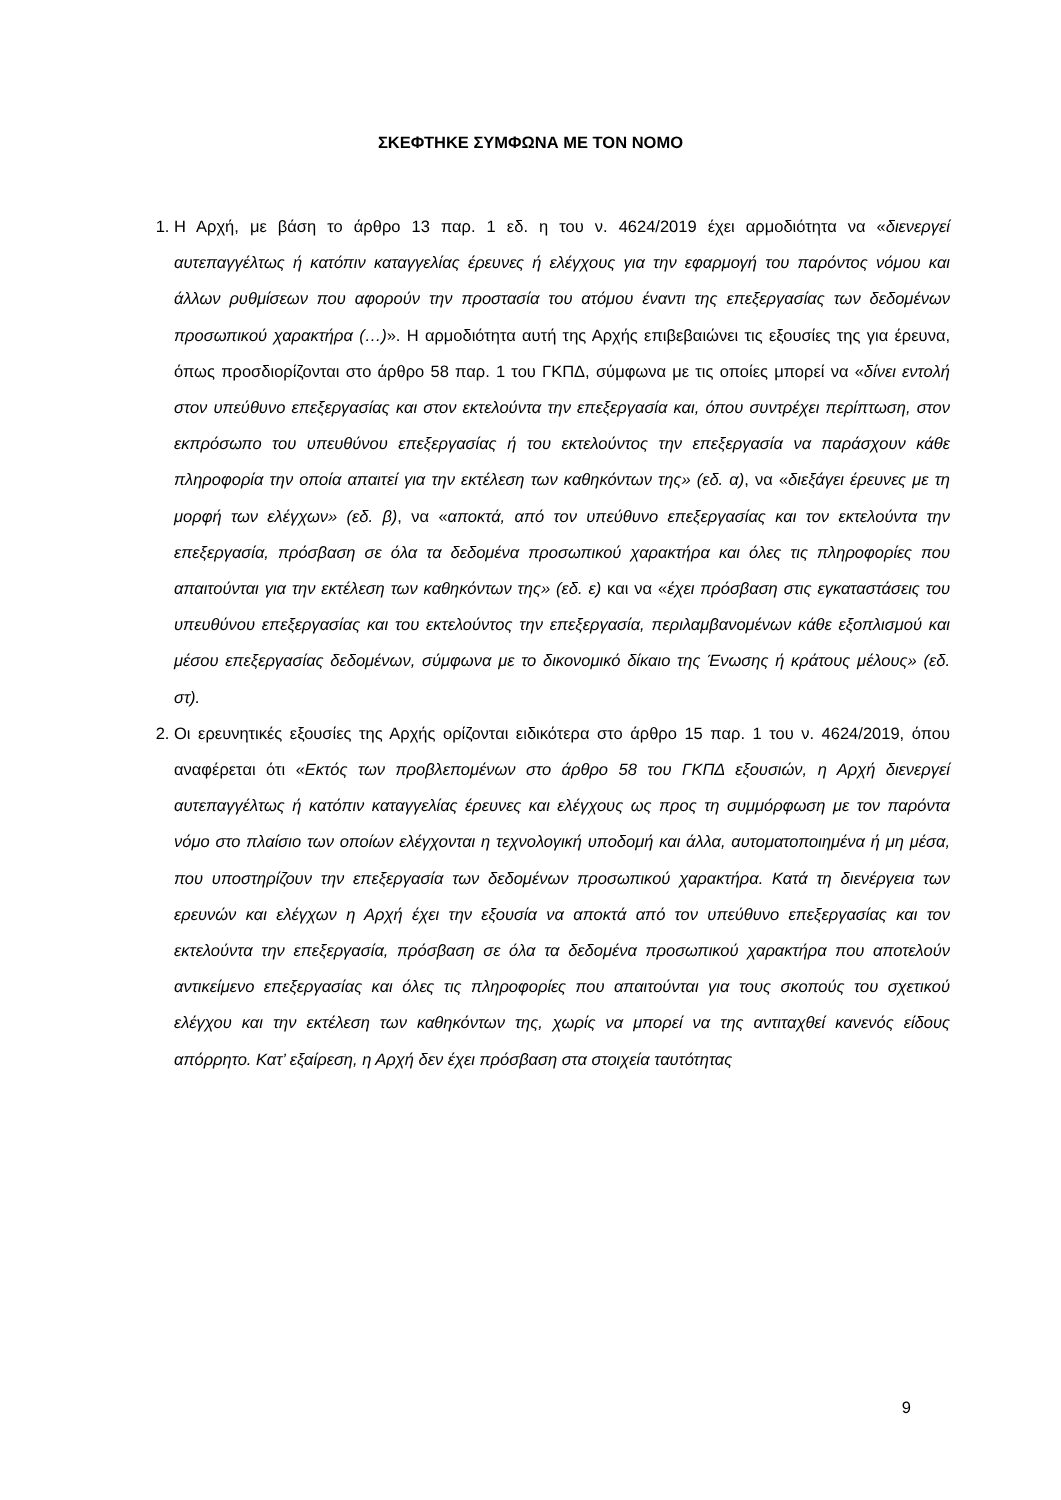ΣΚΕΦΤΗΚΕ ΣΥΜΦΩΝΑ ΜΕ ΤΟΝ ΝΟΜΟ
1. Η Αρχή, με βάση το άρθρο 13 παρ. 1 εδ. η του ν. 4624/2019 έχει αρμοδιότητα να «διενεργεί αυτεπαγγέλτως ή κατόπιν καταγγελίας έρευνες ή ελέγχους για την εφαρμογή του παρόντος νόμου και άλλων ρυθμίσεων που αφορούν την προστασία του ατόμου έναντι της επεξεργασίας των δεδομένων προσωπικού χαρακτήρα (…)». Η αρμοδιότητα αυτή της Αρχής επιβεβαιώνει τις εξουσίες της για έρευνα, όπως προσδιορίζονται στο άρθρο 58 παρ. 1 του ΓΚΠΔ, σύμφωνα με τις οποίες μπορεί να «δίνει εντολή στον υπεύθυνο επεξεργασίας και στον εκτελούντα την επεξεργασία και, όπου συντρέχει περίπτωση, στον εκπρόσωπο του υπευθύνου επεξεργασίας ή του εκτελούντος την επεξεργασία να παράσχουν κάθε πληροφορία την οποία απαιτεί για την εκτέλεση των καθηκόντων της» (εδ. α), να «διεξάγει έρευνες με τη μορφή των ελέγχων» (εδ. β), να «αποκτά, από τον υπεύθυνο επεξεργασίας και τον εκτελούντα την επεξεργασία, πρόσβαση σε όλα τα δεδομένα προσωπικού χαρακτήρα και όλες τις πληροφορίες που απαιτούνται για την εκτέλεση των καθηκόντων της» (εδ. ε) και να «έχει πρόσβαση στις εγκαταστάσεις του υπευθύνου επεξεργασίας και του εκτελούντος την επεξεργασία, περιλαμβανομένων κάθε εξοπλισμού και μέσου επεξεργασίας δεδομένων, σύμφωνα με το δικονομικό δίκαιο της Ένωσης ή κράτους μέλους» (εδ. στ).
2. Οι ερευνητικές εξουσίες της Αρχής ορίζονται ειδικότερα στο άρθρο 15 παρ. 1 του ν. 4624/2019, όπου αναφέρεται ότι «Εκτός των προβλεπομένων στο άρθρο 58 του ΓΚΠΔ εξουσιών, η Αρχή διενεργεί αυτεπαγγέλτως ή κατόπιν καταγγελίας έρευνες και ελέγχους ως προς τη συμμόρφωση με τον παρόντα νόμο στο πλαίσιο των οποίων ελέγχονται η τεχνολογική υποδομή και άλλα, αυτοματοποιημένα ή μη μέσα, που υποστηρίζουν την επεξεργασία των δεδομένων προσωπικού χαρακτήρα. Κατά τη διενέργεια των ερευνών και ελέγχων η Αρχή έχει την εξουσία να αποκτά από τον υπεύθυνο επεξεργασίας και τον εκτελούντα την επεξεργασία, πρόσβαση σε όλα τα δεδομένα προσωπικού χαρακτήρα που αποτελούν αντικείμενο επεξεργασίας και όλες τις πληροφορίες που απαιτούνται για τους σκοπούς του σχετικού ελέγχου και την εκτέλεση των καθηκόντων της, χωρίς να μπορεί να της αντιταχθεί κανενός είδους απόρρητο. Κατ’ εξαίρεση, η Αρχή δεν έχει πρόσβαση στα στοιχεία ταυτότητας
9